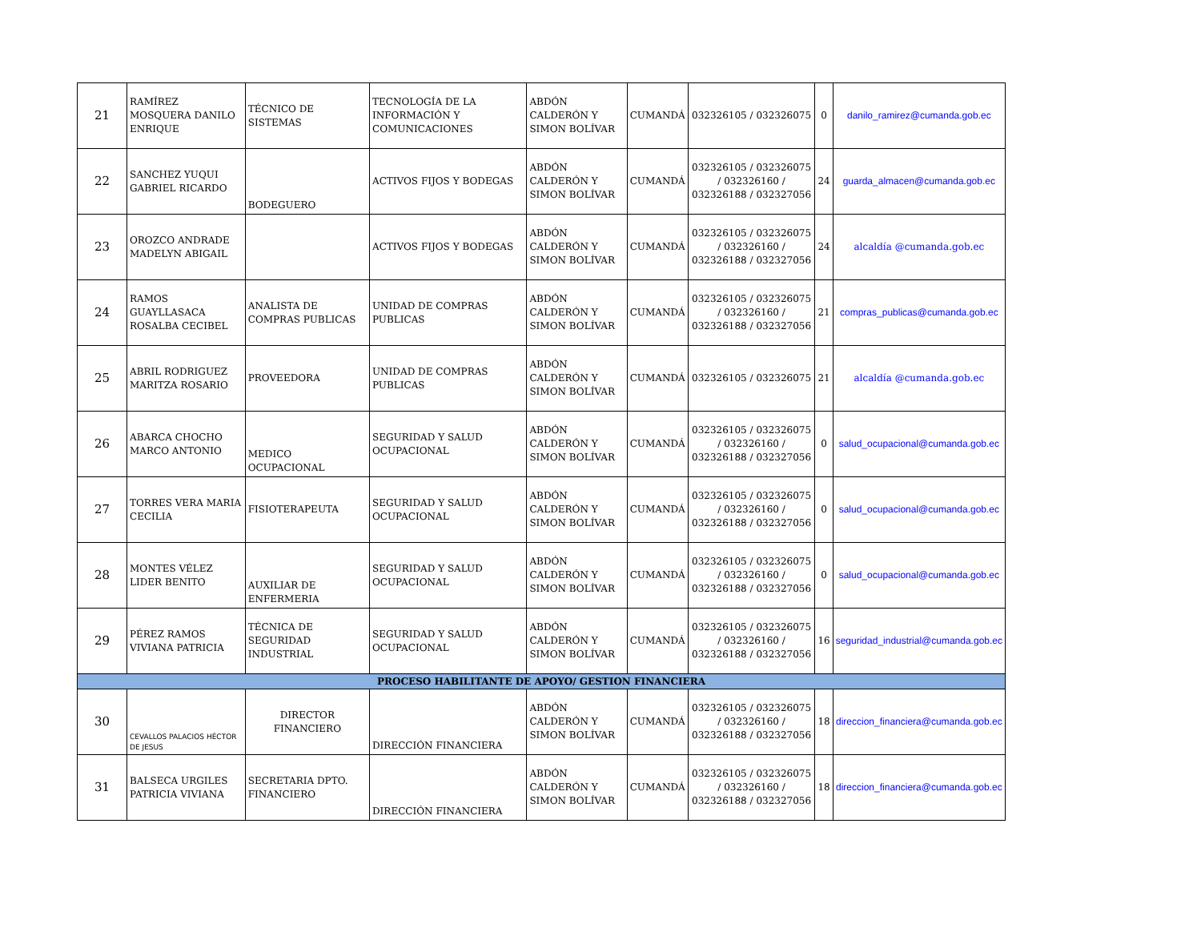| 21 | RAMÍREZ MOSQUERA DANILO ENRIQUE | TÉCNICO DE SISTEMAS | TECNOLOGÍA DE LA INFORMACIÓN Y COMUNICACIONES | ABDÓN CALDERÓN Y SIMON BOLÍVAR | CUMANDÁ | 032326105 / 032326075 | 0 | danilo_ramirez@cumanda.gob.ec |
| 22 | SANCHEZ YUQUI GABRIEL RICARDO | BODEGUERO | ACTIVOS FIJOS Y BODEGAS | ABDÓN CALDERÓN Y SIMON BOLÍVAR | CUMANDÁ | 032326105 / 032326075 / 032326160 / 032326188 / 032327056 | 24 | guarda_almacen@cumanda.gob.ec |
| 23 | OROZCO ANDRADE MADELYN ABIGAIL | | ACTIVOS FIJOS Y BODEGAS | ABDÓN CALDERÓN Y SIMON BOLÍVAR | CUMANDÁ | 032326105 / 032326075 / 032326160 / 032326188 / 032327056 | 24 | alcaldía @cumanda.gob.ec |
| 24 | RAMOS GUAYLLASACA ROSALBA CECIBEL | ANALISTA DE COMPRAS PUBLICAS | UNIDAD DE COMPRAS PUBLICAS | ABDÓN CALDERÓN Y SIMON BOLÍVAR | CUMANDÁ | 032326105 / 032326075 / 032326160 / 032326188 / 032327056 | 21 | compras_publicas@cumanda.gob.ec |
| 25 | ABRIL RODRIGUEZ MARITZA ROSARIO | PROVEEDORA | UNIDAD DE COMPRAS PUBLICAS | ABDÓN CALDERÓN Y SIMON BOLÍVAR | CUMANDÁ | 032326105 / 032326075 | 21 | alcaldía @cumanda.gob.ec |
| 26 | ABARCA CHOCHO MARCO ANTONIO | MEDICO OCUPACIONAL | SEGURIDAD Y SALUD OCUPACIONAL | ABDÓN CALDERÓN Y SIMON BOLÍVAR | CUMANDÁ | 032326105 / 032326075 / 032326160 / 032326188 / 032327056 | 0 | salud_ocupacional@cumanda.gob.ec |
| 27 | TORRES VERA MARIA CECILIA | FISIOTERAPEUTA | SEGURIDAD Y SALUD OCUPACIONAL | ABDÓN CALDERÓN Y SIMON BOLÍVAR | CUMANDÁ | 032326105 / 032326075 / 032326160 / 032326188 / 032327056 | 0 | salud_ocupacional@cumanda.gob.ec |
| 28 | MONTES VÉLEZ LIDER BENITO | AUXILIAR DE ENFERMERIA | SEGURIDAD Y SALUD OCUPACIONAL | ABDÓN CALDERÓN Y SIMON BOLÍVAR | CUMANDÁ | 032326105 / 032326075 / 032326160 / 032326188 / 032327056 | 0 | salud_ocupacional@cumanda.gob.ec |
| 29 | PÉREZ RAMOS VIVIANA PATRICIA | TÉCNICA DE SEGURIDAD INDUSTRIAL | SEGURIDAD Y SALUD OCUPACIONAL | ABDÓN CALDERÓN Y SIMON BOLÍVAR | CUMANDÁ | 032326105 / 032326075 / 032326160 / 032326188 / 032327056 | 16 | seguridad_industrial@cumanda.gob.ec |
| PROCESO HABILITANTE DE APOYO/ GESTION FINANCIERA | | | | | | | | |
| 30 | CEVALLOS PALACIOS HÉCTOR DE JESUS | DIRECTOR FINANCIERO | DIRECCIÓN FINANCIERA | ABDÓN CALDERÓN Y SIMON BOLÍVAR | CUMANDÁ | 032326105 / 032326075 / 032326160 / 032326188 / 032327056 | 18 | direccion_financiera@cumanda.gob.ec |
| 31 | BALSECA URGILES PATRICIA VIVIANA | SECRETARIA DPTO. FINANCIERO | DIRECCIÓN FINANCIERA | ABDÓN CALDERÓN Y SIMON BOLÍVAR | CUMANDÁ | 032326105 / 032326075 / 032326160 / 032326188 / 032327056 | 18 | direccion_financiera@cumanda.gob.ec |